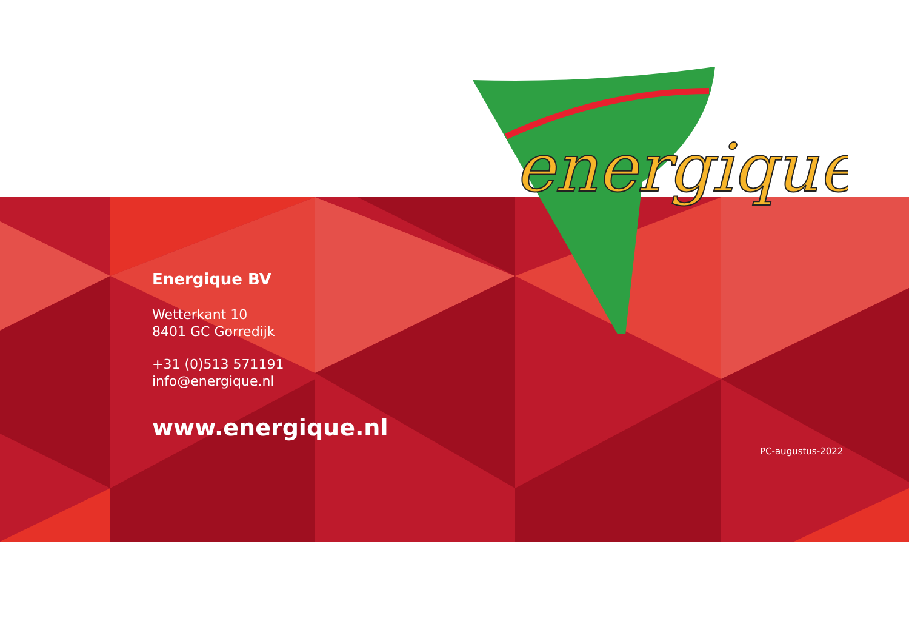energique
®
Energique BV
Wetterkant 10
8401 GC Gorredijk
+31 (0)513 571191
info@energique.nl
www.energique.nl
PC-augustus-2022